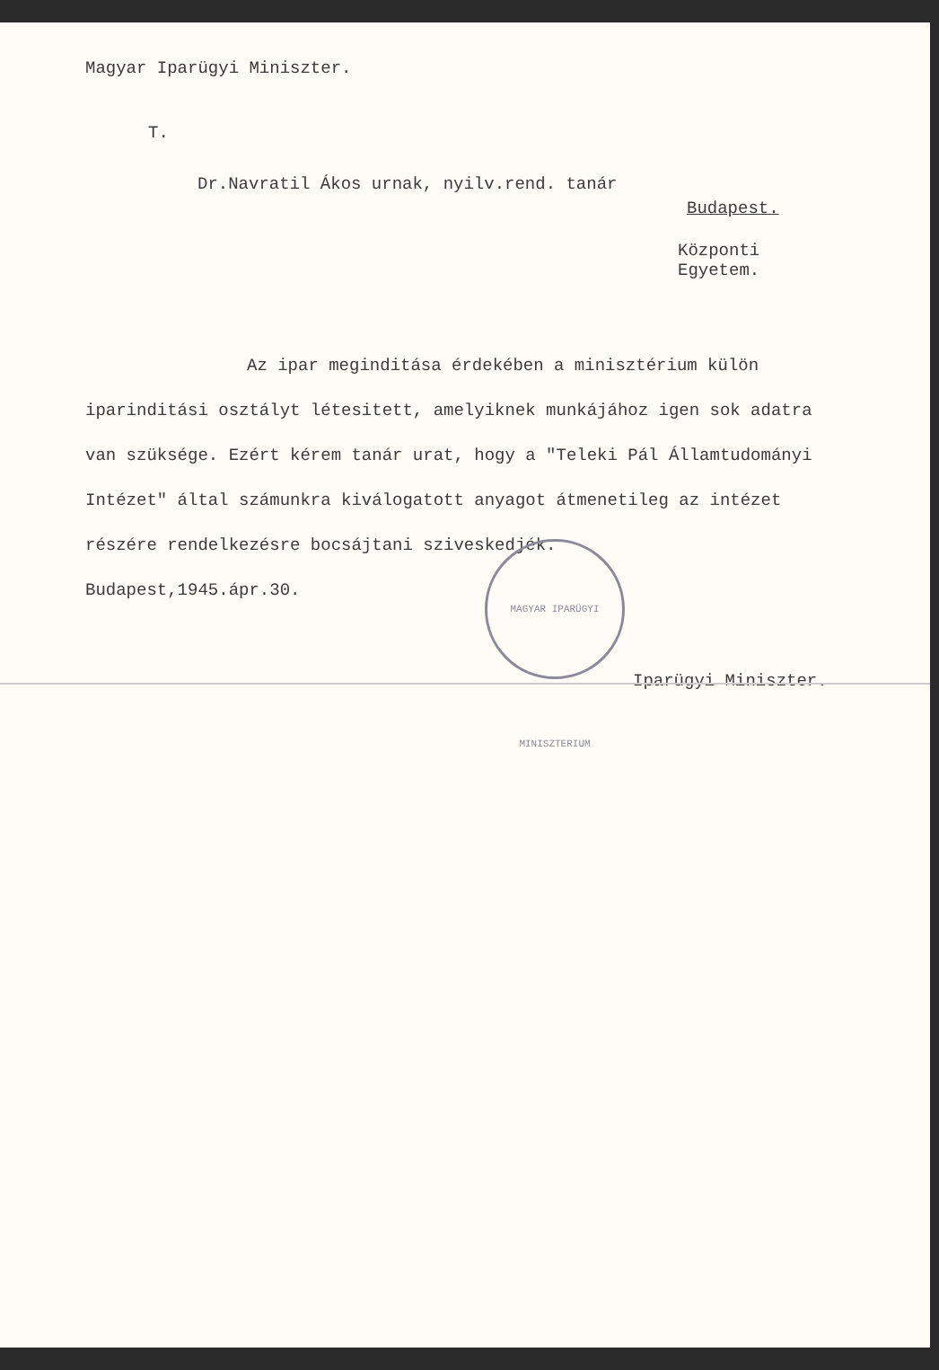Magyar Iparügyi Miniszter.
T.
Dr.Navratil Ákos urnak, nyilv.rend. tanár
Budapest.
Központi Egyetem.
Az ipar meginditása érdekében a minisztérium külön iparinditási osztályt létesitett, amelyiknek munkájához igen sok adatra van szüksége. Ezért kérem tanár urat, hogy a "Teleki Pál Államtudományi Intézet" által számunkra kiválogatott anyagot átmenetileg az intézet részére rendelkezésre bocsájtani sziveskedjék.
Budapest,1945.ápr.30.
Iparügyi Miniszter.
MAGYAR IPARÜGYI MINISZTERIUM